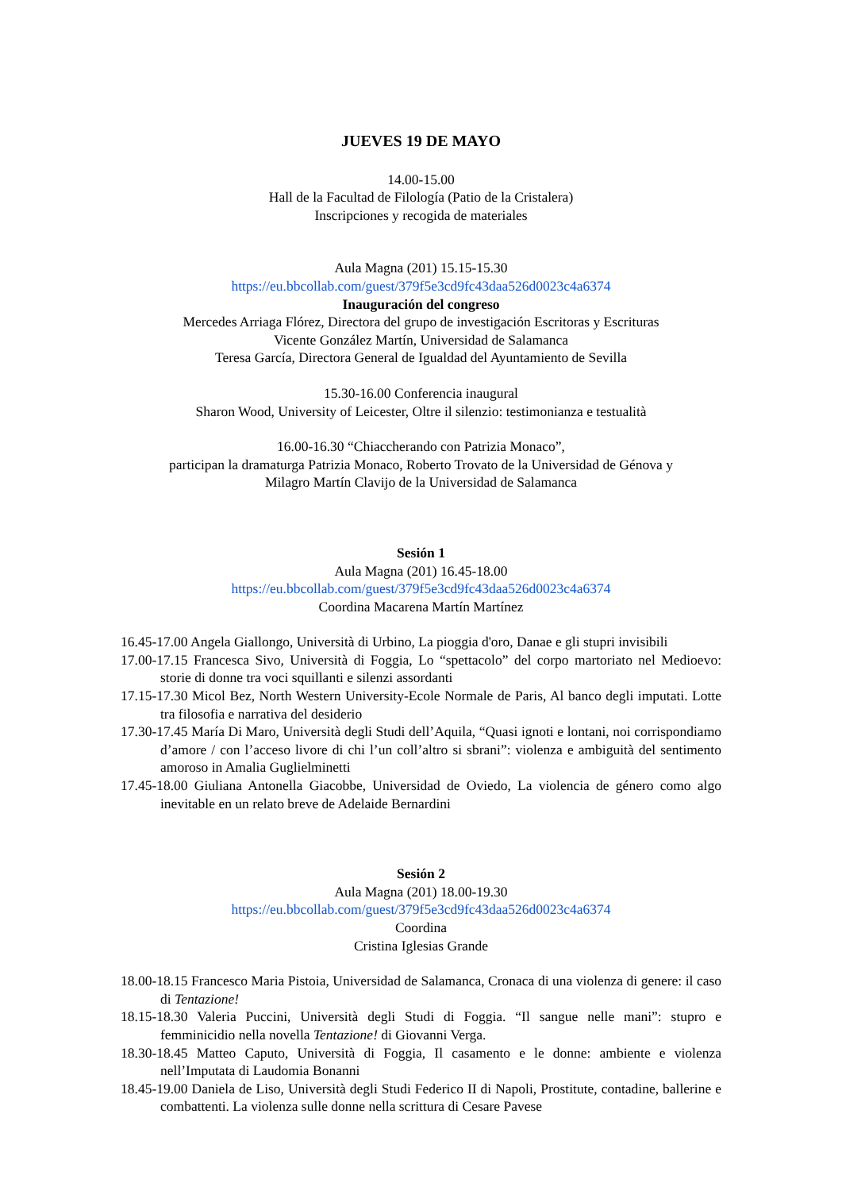JUEVES 19 DE MAYO
14.00-15.00
Hall de la Facultad de Filología (Patio de la Cristalera)
Inscripciones y recogida de materiales
Aula Magna (201) 15.15-15.30
https://eu.bbcollab.com/guest/379f5e3cd9fc43daa526d0023c4a6374
Inauguración del congreso
Mercedes Arriaga Flórez, Directora del grupo de investigación Escritoras y Escrituras
Vicente González Martín, Universidad de Salamanca
Teresa García, Directora General de Igualdad del Ayuntamiento de Sevilla
15.30-16.00 Conferencia inaugural
Sharon Wood, University of Leicester, Oltre il silenzio: testimonianza e testualità
16.00-16.30 “Chiaccherando con Patrizia Monaco”,
participan la dramaturga Patrizia Monaco, Roberto Trovato de la Universidad de Génova y
Milagro Martín Clavijo de la Universidad de Salamanca
Sesión 1
Aula Magna (201) 16.45-18.00
https://eu.bbcollab.com/guest/379f5e3cd9fc43daa526d0023c4a6374
Coordina Macarena Martín Martínez
16.45-17.00 Angela Giallongo, Università di Urbino, La pioggia d'oro, Danae e gli stupri invisibili
17.00-17.15 Francesca Sivo, Università di Foggia, Lo “spettacolo” del corpo martoriato nel Medioevo: storie di donne tra voci squillanti e silenzi assordanti
17.15-17.30 Micol Bez, North Western University-Ecole Normale de Paris, Al banco degli imputati. Lotte tra filosofia e narrativa del desiderio
17.30-17.45 María Di Maro, Università degli Studi dell’Aquila, “Quasi ignoti e lontani, noi corrispondiamo d’amore / con l’acceso livore di chi l’un coll’altro si sbrani”: violenza e ambiguità del sentimento amoroso in Amalia Guglielminetti
17.45-18.00 Giuliana Antonella Giacobbe, Universidad de Oviedo, La violencia de género como algo inevitable en un relato breve de Adelaide Bernardini
Sesión 2
Aula Magna (201) 18.00-19.30
https://eu.bbcollab.com/guest/379f5e3cd9fc43daa526d0023c4a6374
Coordina
Cristina Iglesias Grande
18.00-18.15 Francesco Maria Pistoia, Universidad de Salamanca, Cronaca di una violenza di genere: il caso di Tentazione!
18.15-18.30 Valeria Puccini, Università degli Studi di Foggia. “Il sangue nelle mani”: stupro e femminicidio nella novella Tentazione! di Giovanni Verga.
18.30-18.45 Matteo Caputo, Università di Foggia, Il casamento e le donne: ambiente e violenza nell’Imputata di Laudomia Bonanni
18.45-19.00 Daniela de Liso, Università degli Studi Federico II di Napoli, Prostitute, contadine, ballerine e combattenti. La violenza sulle donne nella scrittura di Cesare Pavese